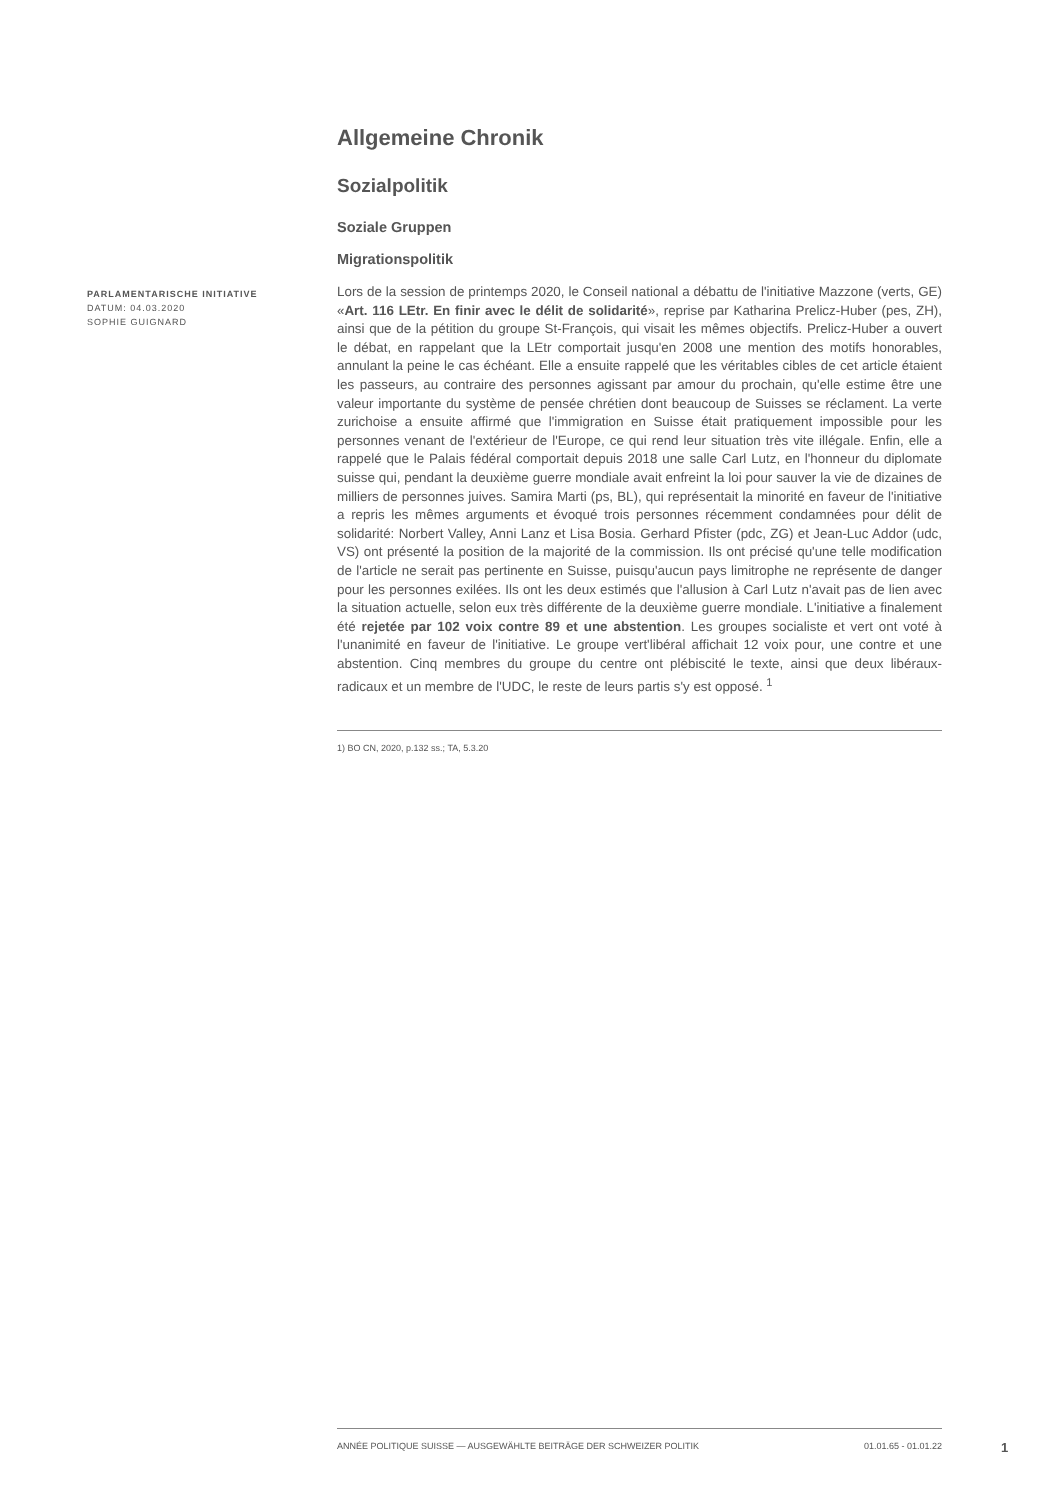PARLAMENTARISCHE INITIATIVE
DATUM: 04.03.2020
SOPHIE GUIGNARD
Allgemeine Chronik
Sozialpolitik
Soziale Gruppen
Migrationspolitik
Lors de la session de printemps 2020, le Conseil national a débattu de l'initiative Mazzone (verts, GE) «Art. 116 LEtr. En finir avec le délit de solidarité», reprise par Katharina Prelicz-Huber (pes, ZH), ainsi que de la pétition du groupe St-François, qui visait les mêmes objectifs. Prelicz-Huber a ouvert le débat, en rappelant que la LEtr comportait jusqu'en 2008 une mention des motifs honorables, annulant la peine le cas échéant. Elle a ensuite rappelé que les véritables cibles de cet article étaient les passeurs, au contraire des personnes agissant par amour du prochain, qu'elle estime être une valeur importante du système de pensée chrétien dont beaucoup de Suisses se réclament. La verte zurichoise a ensuite affirmé que l'immigration en Suisse était pratiquement impossible pour les personnes venant de l'extérieur de l'Europe, ce qui rend leur situation très vite illégale. Enfin, elle a rappelé que le Palais fédéral comportait depuis 2018 une salle Carl Lutz, en l'honneur du diplomate suisse qui, pendant la deuxième guerre mondiale avait enfreint la loi pour sauver la vie de dizaines de milliers de personnes juives. Samira Marti (ps, BL), qui représentait la minorité en faveur de l'initiative a repris les mêmes arguments et évoqué trois personnes récemment condamnées pour délit de solidarité: Norbert Valley, Anni Lanz et Lisa Bosia. Gerhard Pfister (pdc, ZG) et Jean-Luc Addor (udc, VS) ont présenté la position de la majorité de la commission. Ils ont précisé qu'une telle modification de l'article ne serait pas pertinente en Suisse, puisqu'aucun pays limitrophe ne représente de danger pour les personnes exilées. Ils ont les deux estimés que l'allusion à Carl Lutz n'avait pas de lien avec la situation actuelle, selon eux très différente de la deuxième guerre mondiale. L'initiative a finalement été rejetée par 102 voix contre 89 et une abstention. Les groupes socialiste et vert ont voté à l'unanimité en faveur de l'initiative. Le groupe vert'libéral affichait 12 voix pour, une contre et une abstention. Cinq membres du groupe du centre ont plébiscité le texte, ainsi que deux libéraux-radicaux et un membre de l'UDC, le reste de leurs partis s'y est opposé. <sup>1</sup>
1) BO CN, 2020, p.132 ss.; TA, 5.3.20
ANNÉE POLITIQUE SUISSE — AUSGEWÄHLTE BEITRÄGE DER SCHWEIZER POLITIK 01.01.65 - 01.01.22
1